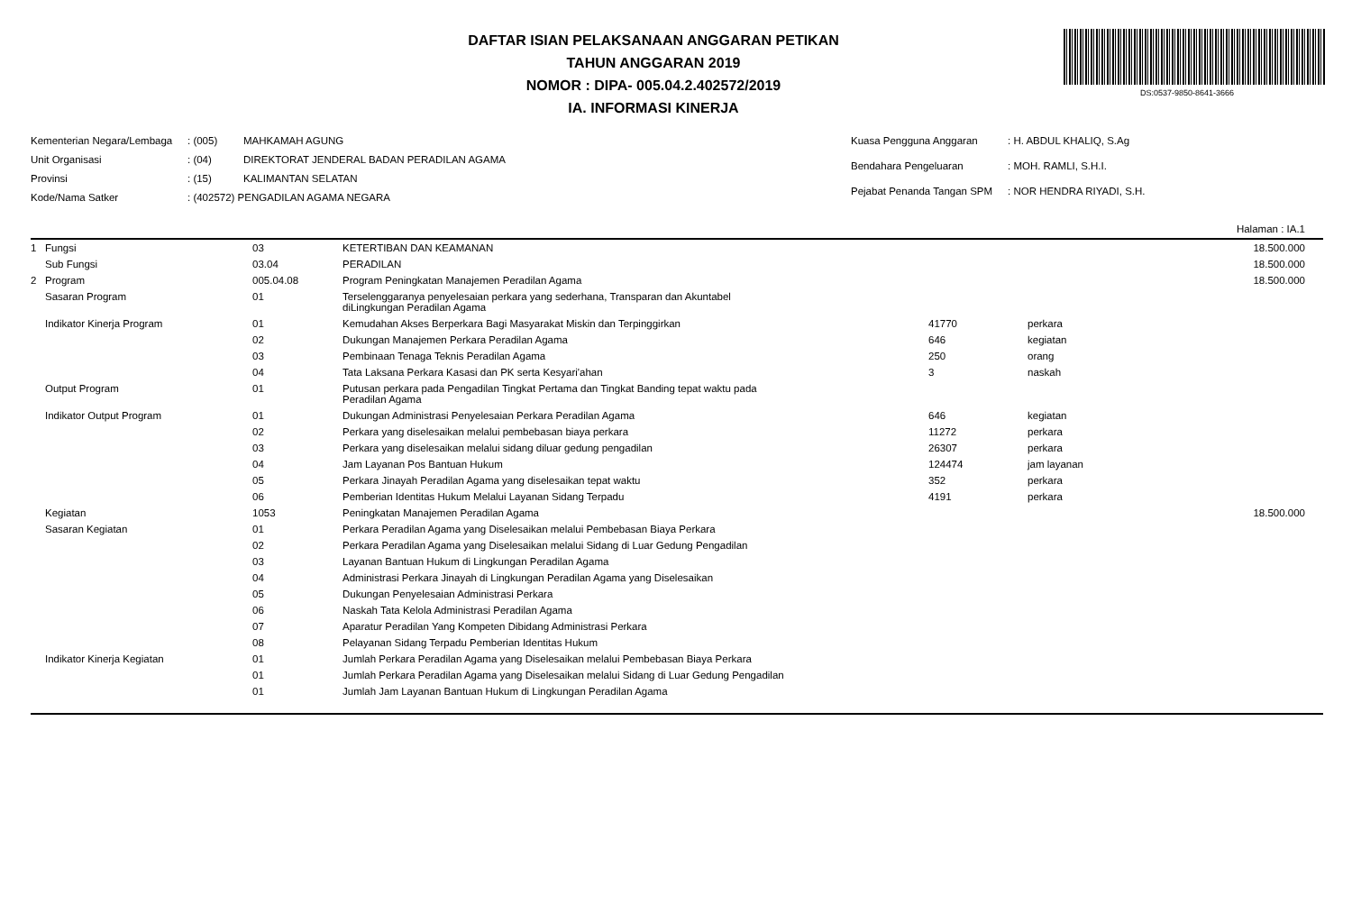DS:0537-9850-8641-3666
DAFTAR ISIAN PELAKSANAAN ANGGARAN PETIKAN
TAHUN ANGGARAN 2019
NOMOR : DIPA- 005.04.2.402572/2019
IA. INFORMASI KINERJA
| Kementerian Negara/Lembaga | : (005) | MAHKAMAH AGUNG |
| Unit Organisasi | : (04) | DIREKTORAT JENDERAL BADAN PERADILAN AGAMA |
| Provinsi | : (15) | KALIMANTAN SELATAN |
| Kode/Nama Satker | : (402572) PENGADILAN AGAMA NEGARA | |
| Kuasa Pengguna Anggaran | : H. ABDUL KHALIQ, S.Ag |
| Bendahara Pengeluaran | : MOH. RAMLI, S.H.I. |
| Pejabat Penanda Tangan SPM | : NOR HENDRA RIYADI, S.H. |
Halaman : IA.1
| 1 Fungsi | 03 | KETERTIBAN DAN KEAMANAN | | | 18.500.000 |
| Sub Fungsi | 03.04 | PERADILAN | | | 18.500.000 |
| 2 Program | 005.04.08 | Program Peningkatan Manajemen Peradilan Agama | | | 18.500.000 |
| Sasaran Program | 01 | Terselenggaranya penyelesaian perkara yang sederhana, Transparan dan Akuntabel diLingkungan Peradilan Agama | | | |
| Indikator Kinerja Program | 01 | Kemudahan Akses Berperkara Bagi Masyarakat Miskin dan Terpinggirkan | 41770 | perkara | |
| | 02 | Dukungan Manajemen Perkara Peradilan Agama | 646 | kegiatan | |
| | 03 | Pembinaan Tenaga Teknis Peradilan Agama | 250 | orang | |
| | 04 | Tata Laksana Perkara Kasasi dan PK serta Kesyari'ahan | 3 | naskah | |
| Output Program | 01 | Putusan perkara pada Pengadilan Tingkat Pertama dan Tingkat Banding tepat waktu pada Peradilan Agama | | | |
| Indikator Output Program | 01 | Dukungan Administrasi Penyelesaian Perkara Peradilan Agama | 646 | kegiatan | |
| | 02 | Perkara yang diselesaikan melalui pembebasan biaya perkara | 11272 | perkara | |
| | 03 | Perkara yang diselesaikan melalui sidang diluar gedung pengadilan | 26307 | perkara | |
| | 04 | Jam Layanan Pos Bantuan Hukum | 124474 | jam layanan | |
| | 05 | Perkara Jinayah Peradilan Agama yang diselesaikan tepat waktu | 352 | perkara | |
| | 06 | Pemberian Identitas Hukum Melalui Layanan Sidang Terpadu | 4191 | perkara | |
| Kegiatan | 1053 | Peningkatan Manajemen Peradilan Agama | | | 18.500.000 |
| Sasaran Kegiatan | 01 | Perkara Peradilan Agama yang Diselesaikan melalui Pembebasan Biaya Perkara | | | |
| | 02 | Perkara Peradilan Agama yang Diselesaikan melalui Sidang di Luar Gedung Pengadilan | | | |
| | 03 | Layanan Bantuan Hukum di Lingkungan Peradilan Agama | | | |
| | 04 | Administrasi Perkara Jinayah di Lingkungan Peradilan Agama yang Diselesaikan | | | |
| | 05 | Dukungan Penyelesaian Administrasi Perkara | | | |
| | 06 | Naskah Tata Kelola Administrasi Peradilan Agama | | | |
| | 07 | Aparatur Peradilan Yang Kompeten Dibidang Administrasi Perkara | | | |
| | 08 | Pelayanan Sidang Terpadu Pemberian Identitas Hukum | | | |
| Indikator Kinerja Kegiatan | 01 | Jumlah Perkara Peradilan Agama yang Diselesaikan melalui Pembebasan Biaya Perkara | | | |
| | 01 | Jumlah Perkara Peradilan Agama yang Diselesaikan melalui Sidang di Luar Gedung Pengadilan | | | |
| | 01 | Jumlah Jam Layanan Bantuan Hukum di Lingkungan Peradilan Agama | | | |